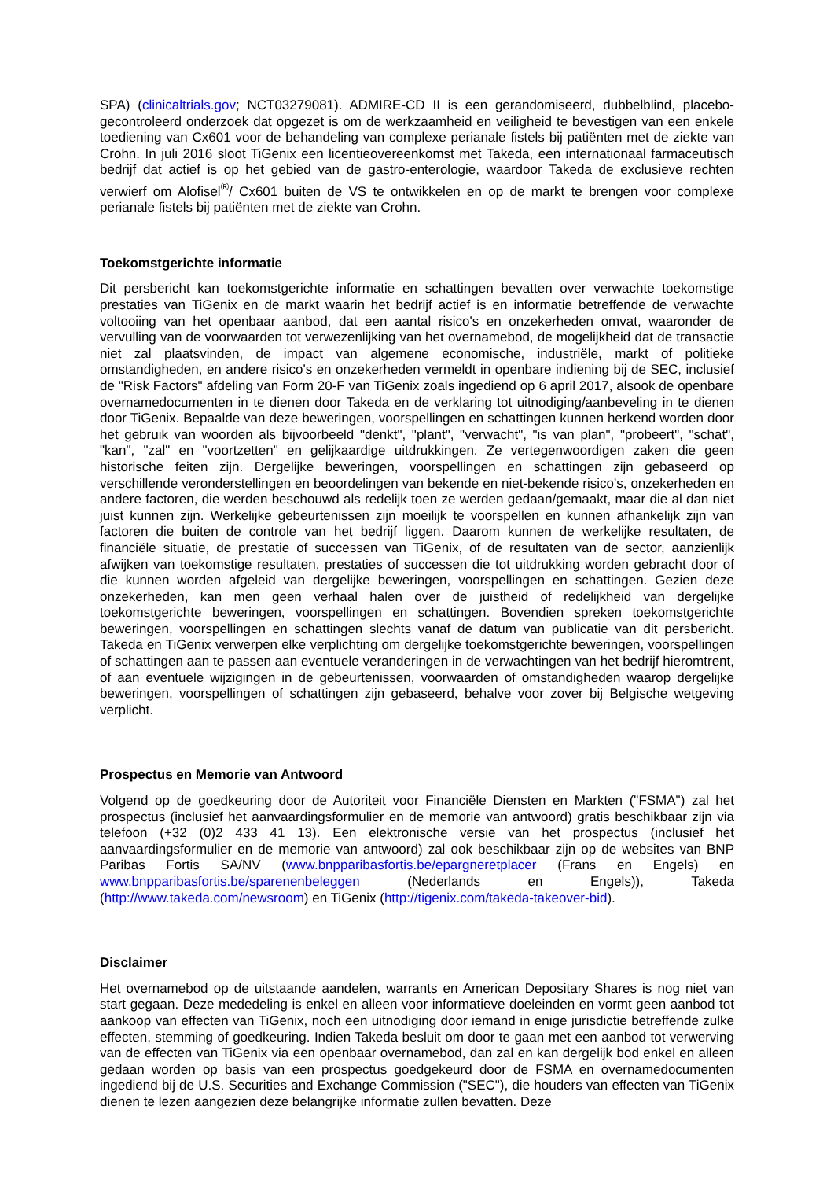SPA) (clinicaltrials.gov; NCT03279081). ADMIRE-CD II is een gerandomiseerd, dubbelblind, placebo-gecontroleerd onderzoek dat opgezet is om de werkzaamheid en veiligheid te bevestigen van een enkele toediening van Cx601 voor de behandeling van complexe perianale fistels bij patiënten met de ziekte van Crohn. In juli 2016 sloot TiGenix een licentieovereenkomst met Takeda, een internationaal farmaceutisch bedrijf dat actief is op het gebied van de gastro-enterologie, waardoor Takeda de exclusieve rechten verwierf om Alofisel<sup>®</sup>/ Cx601 buiten de VS te ontwikkelen en op de markt te brengen voor complexe perianale fistels bij patiënten met de ziekte van Crohn.
Toekomstgerichte informatie
Dit persbericht kan toekomstgerichte informatie en schattingen bevatten over verwachte toekomstige prestaties van TiGenix en de markt waarin het bedrijf actief is en informatie betreffende de verwachte voltooiing van het openbaar aanbod, dat een aantal risico's en onzekerheden omvat, waaronder de vervulling van de voorwaarden tot verwezenlijking van het overnamebod, de mogelijkheid dat de transactie niet zal plaatsvinden, de impact van algemene economische, industriële, markt of politieke omstandigheden, en andere risico's en onzekerheden vermeldt in openbare indiening bij de SEC, inclusief de "Risk Factors" afdeling van Form 20-F van TiGenix zoals ingediend op 6 april 2017, alsook de openbare overnamedocumenten in te dienen door Takeda en de verklaring tot uitnodiging/aanbeveling in te dienen door TiGenix. Bepaalde van deze beweringen, voorspellingen en schattingen kunnen herkend worden door het gebruik van woorden als bijvoorbeeld "denkt", "plant", "verwacht", "is van plan", "probeert", "schat", "kan", "zal" en "voortzetten" en gelijkaardige uitdrukkingen. Ze vertegenwoordigen zaken die geen historische feiten zijn. Dergelijke beweringen, voorspellingen en schattingen zijn gebaseerd op verschillende veronderstellingen en beoordelingen van bekende en niet-bekende risico's, onzekerheden en andere factoren, die werden beschouwd als redelijk toen ze werden gedaan/gemaakt, maar die al dan niet juist kunnen zijn. Werkelijke gebeurtenissen zijn moeilijk te voorspellen en kunnen afhankelijk zijn van factoren die buiten de controle van het bedrijf liggen. Daarom kunnen de werkelijke resultaten, de financiële situatie, de prestatie of successen van TiGenix, of de resultaten van de sector, aanzienlijk afwijken van toekomstige resultaten, prestaties of successen die tot uitdrukking worden gebracht door of die kunnen worden afgeleid van dergelijke beweringen, voorspellingen en schattingen. Gezien deze onzekerheden, kan men geen verhaal halen over de juistheid of redelijkheid van dergelijke toekomstgerichte beweringen, voorspellingen en schattingen. Bovendien spreken toekomstgerichte beweringen, voorspellingen en schattingen slechts vanaf de datum van publicatie van dit persbericht. Takeda en TiGenix verwerpen elke verplichting om dergelijke toekomstgerichte beweringen, voorspellingen of schattingen aan te passen aan eventuele veranderingen in de verwachtingen van het bedrijf hieromtrent, of aan eventuele wijzigingen in de gebeurtenissen, voorwaarden of omstandigheden waarop dergelijke beweringen, voorspellingen of schattingen zijn gebaseerd, behalve voor zover bij Belgische wetgeving verplicht.
Prospectus en Memorie van Antwoord
Volgend op de goedkeuring door de Autoriteit voor Financiële Diensten en Markten ("FSMA") zal het prospectus (inclusief het aanvaardingsformulier en de memorie van antwoord) gratis beschikbaar zijn via telefoon (+32 (0)2 433 41 13). Een elektronische versie van het prospectus (inclusief het aanvaardingsformulier en de memorie van antwoord) zal ook beschikbaar zijn op de websites van BNP Paribas Fortis SA/NV (www.bnpparibasfortis.be/epargneretplacer (Frans en Engels) en www.bnpparibasfortis.be/sparenenbeleggen (Nederlands en Engels)), Takeda (http://www.takeda.com/newsroom) en TiGenix (http://tigenix.com/takeda-takeover-bid).
Disclaimer
Het overnamebod op de uitstaande aandelen, warrants en American Depositary Shares is nog niet van start gegaan. Deze mededeling is enkel en alleen voor informatieve doeleinden en vormt geen aanbod tot aankoop van effecten van TiGenix, noch een uitnodiging door iemand in enige jurisdictie betreffende zulke effecten, stemming of goedkeuring. Indien Takeda besluit om door te gaan met een aanbod tot verwerving van de effecten van TiGenix via een openbaar overnamebod, dan zal en kan dergelijk bod enkel en alleen gedaan worden op basis van een prospectus goedgekeurd door de FSMA en overnamedocumenten ingediend bij de U.S. Securities and Exchange Commission ("SEC"), die houders van effecten van TiGenix dienen te lezen aangezien deze belangrijke informatie zullen bevatten. Deze